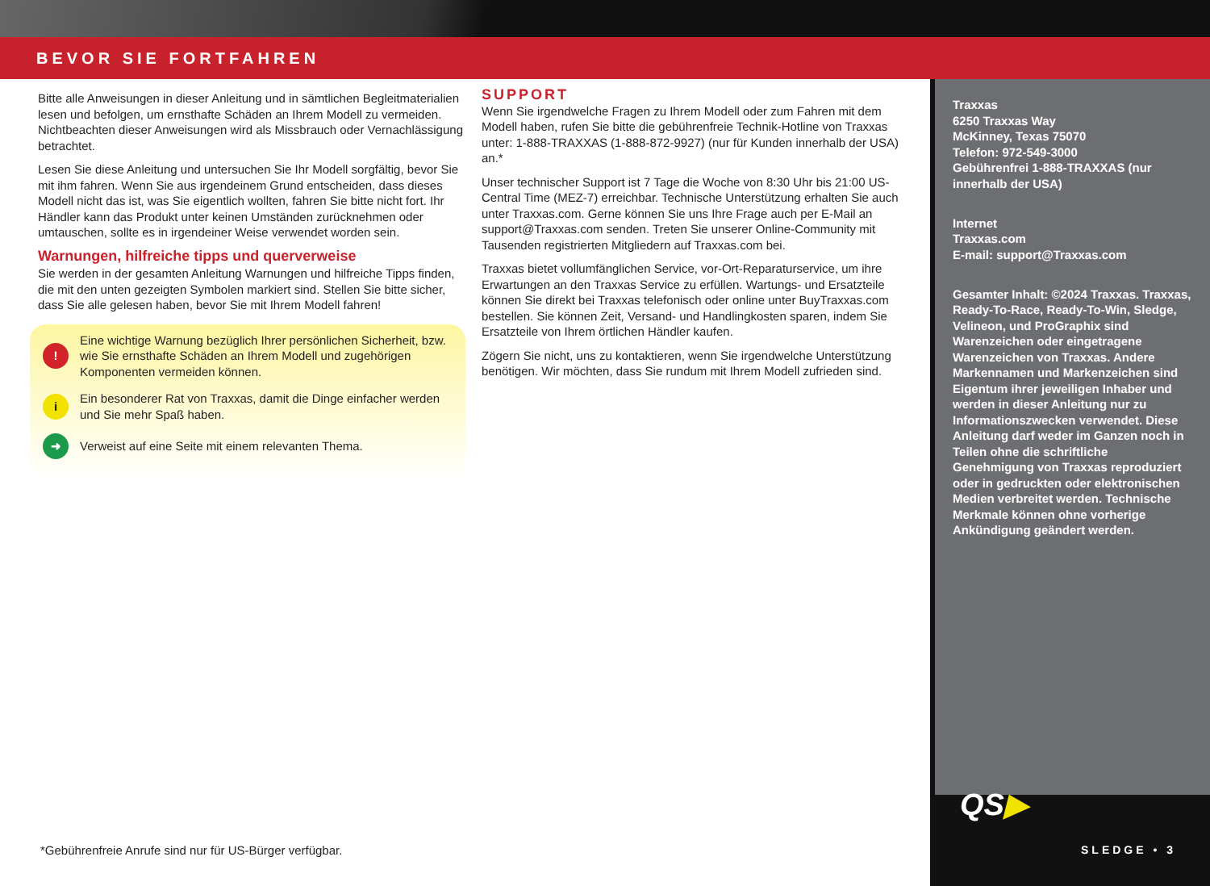BEVOR SIE FORTFAHREN
Bitte alle Anweisungen in dieser Anleitung und in sämtlichen Begleitmaterialien lesen und befolgen, um ernsthafte Schäden an Ihrem Modell zu vermeiden. Nichtbeachten dieser Anweisungen wird als Missbrauch oder Vernachlässigung betrachtet.
Lesen Sie diese Anleitung und untersuchen Sie Ihr Modell sorgfältig, bevor Sie mit ihm fahren. Wenn Sie aus irgendeinem Grund entscheiden, dass dieses Modell nicht das ist, was Sie eigentlich wollten, fahren Sie bitte nicht fort. Ihr Händler kann das Produkt unter keinen Umständen zurücknehmen oder umtauschen, sollte es in irgendeiner Weise verwendet worden sein.
Warnungen, hilfreiche tipps und querverweise
Sie werden in der gesamten Anleitung Warnungen und hilfreiche Tipps finden, die mit den unten gezeigten Symbolen markiert sind. Stellen Sie bitte sicher, dass Sie alle gelesen haben, bevor Sie mit Ihrem Modell fahren!
!
Eine wichtige Warnung bezüglich Ihrer persönlichen Sicherheit, bzw. wie Sie ernsthafte Schäden an Ihrem Modell und zugehörigen Komponenten vermeiden können.
i
Ein besonderer Rat von Traxxas, damit die Dinge einfacher werden und Sie mehr Spaß haben.
➜
Verweist auf eine Seite mit einem relevanten Thema.
SUPPORT
Wenn Sie irgendwelche Fragen zu Ihrem Modell oder zum Fahren mit dem Modell haben, rufen Sie bitte die gebührenfreie Technik-Hotline von Traxxas unter: 1-888-TRAXXAS (1-888-872-9927) (nur für Kunden innerhalb der USA) an.*
Unser technischer Support ist 7 Tage die Woche von 8:30 Uhr bis 21:00 US-Central Time (MEZ-7) erreichbar. Technische Unterstützung erhalten Sie auch unter Traxxas.com. Gerne können Sie uns Ihre Frage auch per E-Mail an support@Traxxas.com senden. Treten Sie unserer Online-Community mit Tausenden registrierten Mitgliedern auf Traxxas.com bei.
Traxxas bietet vollumfänglichen Service, vor-Ort-Reparaturservice, um ihre Erwartungen an den Traxxas Service zu erfüllen. Wartungs- und Ersatzteile können Sie direkt bei Traxxas telefonisch oder online unter BuyTraxxas.com bestellen. Sie können Zeit, Versand- und Handlingkosten sparen, indem Sie Ersatzteile von Ihrem örtlichen Händler kaufen.
Zögern Sie nicht, uns zu kontaktieren, wenn Sie irgendwelche Unterstützung benötigen. Wir möchten, dass Sie rundum mit Ihrem Modell zufrieden sind.
Traxxas
6250 Traxxas Way
McKinney, Texas 75070
Telefon: 972-549-3000
Gebührenfrei 1-888-TRAXXAS (nur innerhalb der USA)
Internet
Traxxas.com
E-mail: support@Traxxas.com
Gesamter Inhalt: ©2024 Traxxas. Traxxas, Ready-To-Race, Ready-To-Win, Sledge, Velineon, und ProGraphix sind Warenzeichen oder eingetragene Warenzeichen von Traxxas. Andere Markennamen und Markenzeichen sind Eigentum ihrer jeweiligen Inhaber und werden in dieser Anleitung nur zu Informationszwecken verwendet. Diese Anleitung darf weder im Ganzen noch in Teilen ohne die schriftliche Genehmigung von Traxxas reproduziert oder in gedruckten oder elektronischen Medien verbreitet werden. Technische Merkmale können ohne vorherige Ankündigung geändert werden.
QS▶
*Gebührenfreie Anrufe sind nur für US-Bürger verfügbar.
SLEDGE • 3